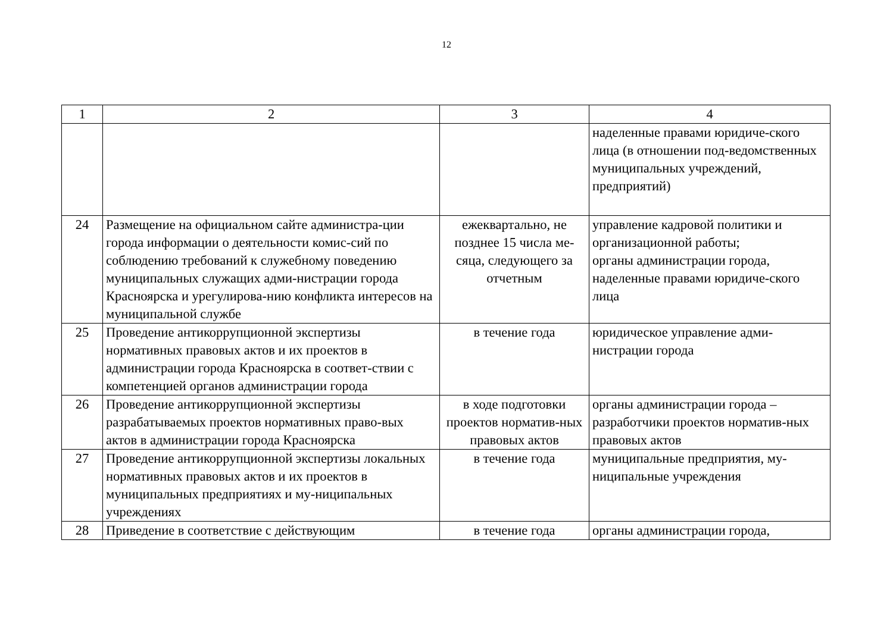12
| 1 | 2 | 3 | 4 |
| | | | наделенные правами юридиче-ского лица (в отношении под-ведомственных муниципальных учреждений, предприятий) |
| 24 | Размещение на официальном сайте администра-ции города информации о деятельности комис-сий по соблюдению требований к служебному поведению муниципальных служащих адми-нистрации города Красноярска и урегулирова-нию конфликта интересов на муниципальной службе | ежеквартально, не позднее 15 числа ме-сяца, следующего за отчетным | управление кадровой политики и организационной работы; органы администрации города, наделенные правами юридиче-ского лица |
| 25 | Проведение антикоррупционной экспертизы нормативных правовых актов и их проектов в администрации города Красноярска в соответ-ствии с компетенцией органов администрации города | в течение года | юридическое управление адми-нистрации города |
| 26 | Проведение антикоррупционной экспертизы разрабатываемых проектов нормативных право-вых актов в администрации города Красноярска | в ходе подготовки проектов норматив-ных правовых актов | органы администрации города – разработчики проектов норматив-ных правовых актов |
| 27 | Проведение антикоррупционной экспертизы локальных нормативных правовых актов и их проектов в муниципальных предприятиях и му-ниципальных учреждениях | в течение года | муниципальные предприятия, му-ниципальные учреждения |
| 28 | Приведение в соответствие с действующим | в течение года | органы администрации города, |